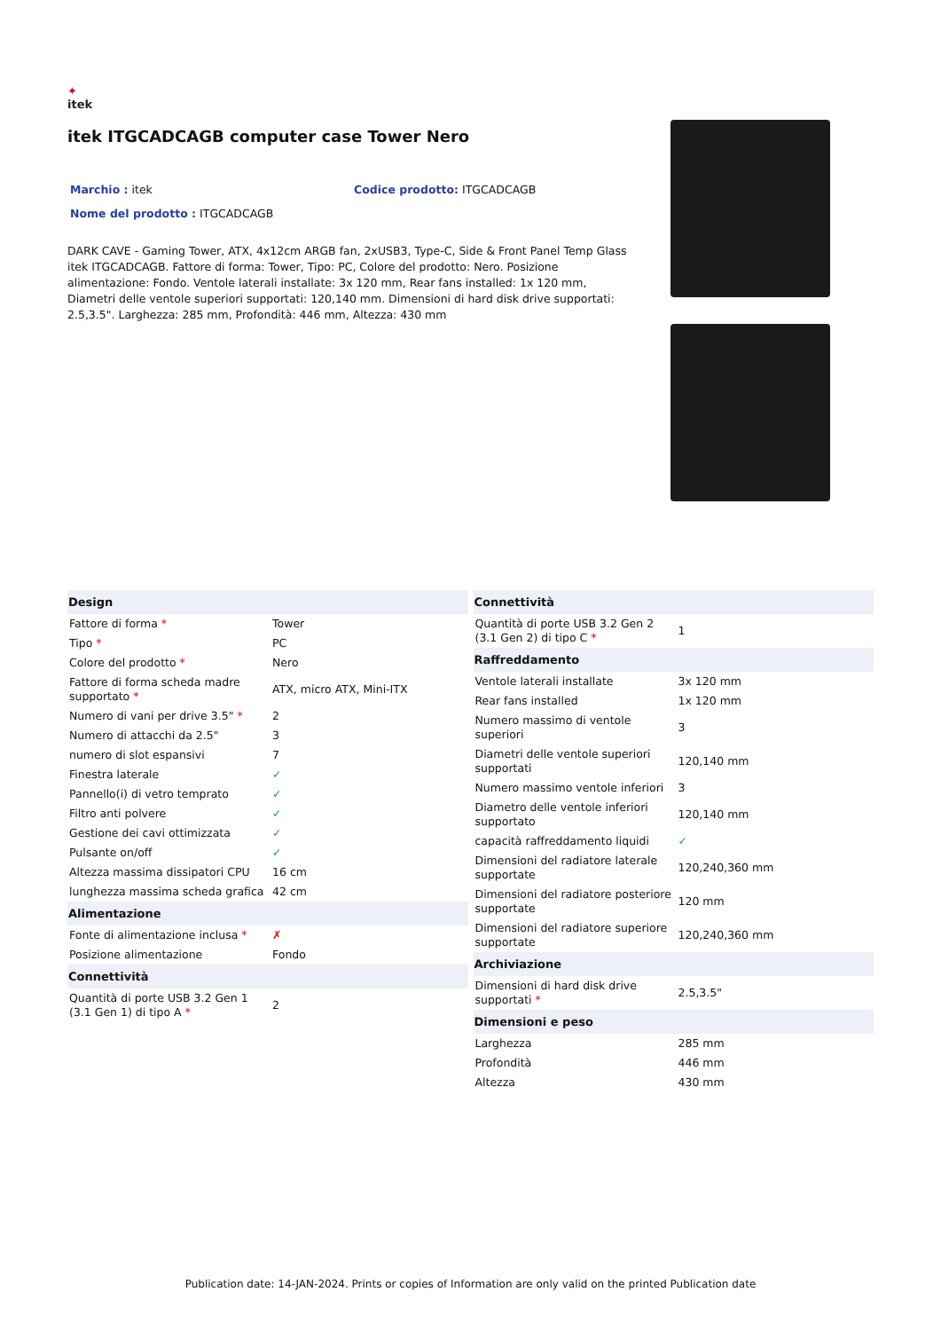✦
itek
itek ITGCADCAGB computer case Tower Nero
Marchio : itek Codice prodotto: ITGCADCAGB
Nome del prodotto : ITGCADCAGB
DARK CAVE - Gaming Tower, ATX, 4x12cm ARGB fan, 2xUSB3, Type-C, Side & Front Panel Temp Glass itek ITGCADCAGB. Fattore di forma: Tower, Tipo: PC, Colore del prodotto: Nero. Posizione alimentazione: Fondo. Ventole laterali installate: 3x 120 mm, Rear fans installed: 1x 120 mm, Diametri delle ventole superiori supportati: 120,140 mm. Dimensioni di hard disk drive supportati: 2.5,3.5". Larghezza: 285 mm, Profondità: 446 mm, Altezza: 430 mm
| Design | |
| --- | --- |
| Fattore di forma * | Tower |
| Tipo * | PC |
| Colore del prodotto * | Nero |
| Fattore di forma scheda madre supportato * | ATX, micro ATX, Mini-ITX |
| Numero di vani per drive 3.5" * | 2 |
| Numero di attacchi da 2.5" | 3 |
| numero di slot espansivi | 7 |
| Finestra laterale | ✓ |
| Pannello(i) di vetro temprato | ✓ |
| Filtro anti polvere | ✓ |
| Gestione dei cavi ottimizzata | ✓ |
| Pulsante on/off | ✓ |
| Altezza massima dissipatori CPU | 16 cm |
| lunghezza massima scheda grafica | 42 cm |
| Alimentazione | |
| Fonte di alimentazione inclusa * | ✗ |
| Posizione alimentazione | Fondo |
| Connettività | |
| Quantità di porte USB 3.2 Gen 1 (3.1 Gen 1) di tipo A * | 2 |
| Connettività | |
| --- | --- |
| Quantità di porte USB 3.2 Gen 2 (3.1 Gen 2) di tipo C * | 1 |
| Raffreddamento | |
| Ventole laterali installate | 3x 120 mm |
| Rear fans installed | 1x 120 mm |
| Numero massimo di ventole superiori | 3 |
| Diametri delle ventole superiori supportati | 120,140 mm |
| Numero massimo ventole inferiori | 3 |
| Diametro delle ventole inferiori supportato | 120,140 mm |
| capacità raffreddamento liquidi | ✓ |
| Dimensioni del radiatore laterale supportate | 120,240,360 mm |
| Dimensioni del radiatore posteriore supportate | 120 mm |
| Dimensioni del radiatore superiore supportate | 120,240,360 mm |
| Archiviazione | |
| Dimensioni di hard disk drive supportati * | 2.5,3.5" |
| Dimensioni e peso | |
| Larghezza | 285 mm |
| Profondità | 446 mm |
| Altezza | 430 mm |
Publication date: 14-JAN-2024. Prints or copies of Information are only valid on the printed Publication date